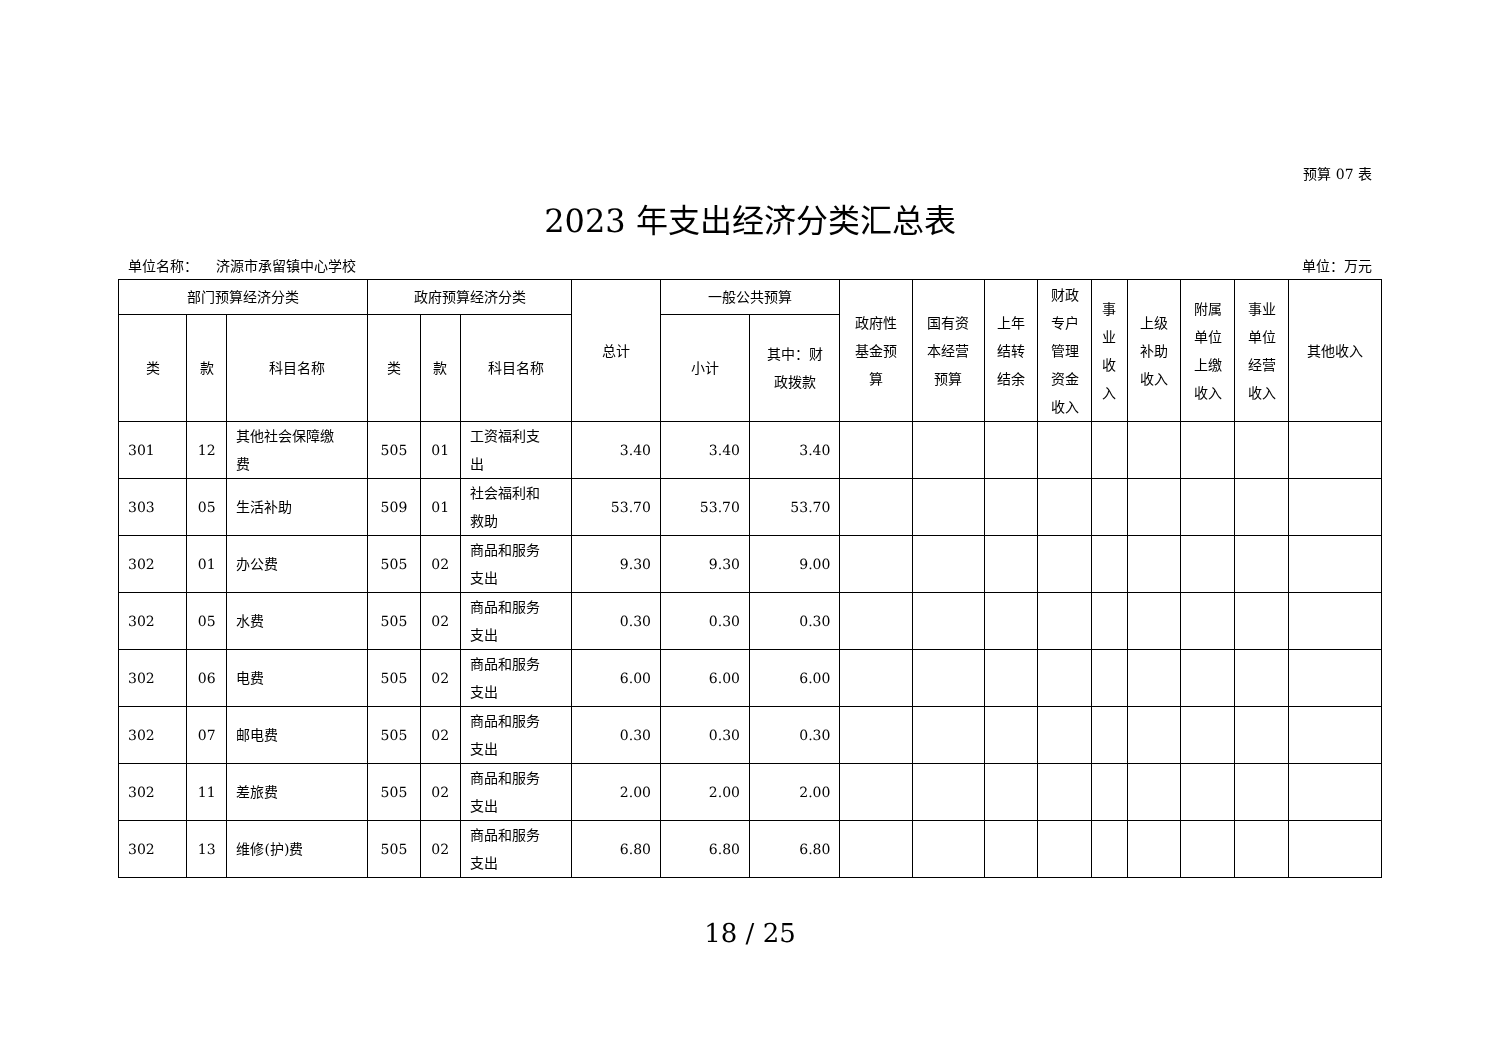预算 07 表
2023 年支出经济分类汇总表
单位名称： 济源市承留镇中心学校 单位：万元
| 部门预算经济分类 | | | 政府预算经济分类 | | | 总计 | 一般公共预算 | | 政府性 基金预 算 | 国有资 本经营 预算 | 上年 结转 结余 | 财政 专户 管理 资金 收入 | 事 业 收 入 | 上级 补助 收入 | 附属 单位 上缴 收入 | 事业 单位 经营 收入 | 其他收入 |
| --- | --- | --- | --- | --- | --- | --- | --- | --- | --- | --- | --- | --- | --- | --- | --- | --- | --- |
| 类 | 款 | 科目名称 | 类 | 款 | 科目名称 | | 小计 | 其中：财 政拨款 | | | | | | | | | |
| 301 | 12 | 其他社会保障缴 费 | 505 | 01 | 工资福利支 出 | 3.40 | 3.40 | 3.40 | | | | | | | | | |
| 303 | 05 | 生活补助 | 509 | 01 | 社会福利和 救助 | 53.70 | 53.70 | 53.70 | | | | | | | | | |
| 302 | 01 | 办公费 | 505 | 02 | 商品和服务 支出 | 9.30 | 9.30 | 9.00 | | | | | | | | | |
| 302 | 05 | 水费 | 505 | 02 | 商品和服务 支出 | 0.30 | 0.30 | 0.30 | | | | | | | | | |
| 302 | 06 | 电费 | 505 | 02 | 商品和服务 支出 | 6.00 | 6.00 | 6.00 | | | | | | | | | |
| 302 | 07 | 邮电费 | 505 | 02 | 商品和服务 支出 | 0.30 | 0.30 | 0.30 | | | | | | | | | |
| 302 | 11 | 差旅费 | 505 | 02 | 商品和服务 支出 | 2.00 | 2.00 | 2.00 | | | | | | | | | |
| 302 | 13 | 维修(护)费 | 505 | 02 | 商品和服务 支出 | 6.80 | 6.80 | 6.80 | | | | | | | | | |
18 / 25